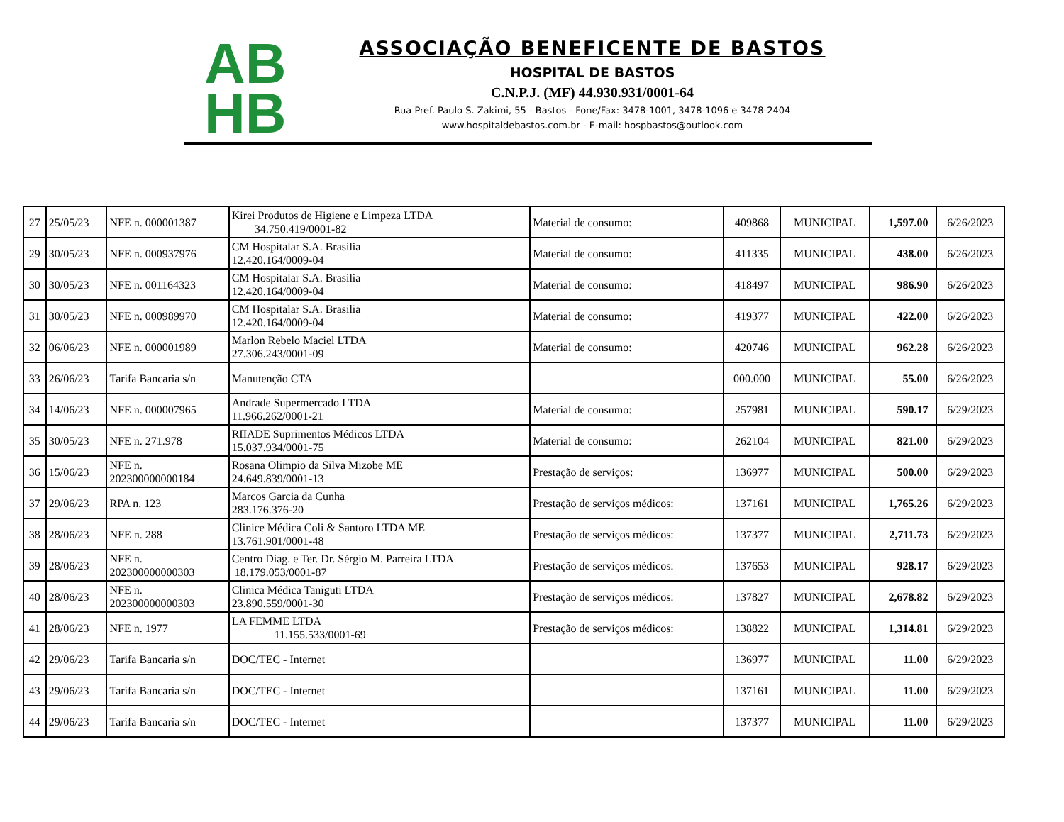AB
HB
ASSOCIAÇÃO BENEFICENTE DE BASTOS
HOSPITAL DE BASTOS
C.N.P.J. (MF) 44.930.931/0001-64
Rua Pref. Paulo S. Zakimi, 55 - Bastos - Fone/Fax: 3478-1001, 3478-1096 e 3478-2404
www.hospitaldebastos.com.br - E-mail: hospbastos@outlook.com
| 27 | 25/05/23 | NFE n. 000001387 | Kirei Produtos de Higiene e Limpeza LTDA 34.750.419/0001-82 | Material de consumo: | 409868 | MUNICIPAL | 1,597.00 | 6/26/2023 |
| 29 | 30/05/23 | NFE n. 000937976 | CM Hospitalar S.A. Brasilia 12.420.164/0009-04 | Material de consumo: | 411335 | MUNICIPAL | 438.00 | 6/26/2023 |
| 30 | 30/05/23 | NFE n. 001164323 | CM Hospitalar S.A. Brasilia 12.420.164/0009-04 | Material de consumo: | 418497 | MUNICIPAL | 986.90 | 6/26/2023 |
| 31 | 30/05/23 | NFE n. 000989970 | CM Hospitalar S.A. Brasilia 12.420.164/0009-04 | Material de consumo: | 419377 | MUNICIPAL | 422.00 | 6/26/2023 |
| 32 | 06/06/23 | NFE n. 000001989 | Marlon Rebelo Maciel LTDA 27.306.243/0001-09 | Material de consumo: | 420746 | MUNICIPAL | 962.28 | 6/26/2023 |
| 33 | 26/06/23 | Tarifa Bancaria s/n | Manutenção CTA | | 000.000 | MUNICIPAL | 55.00 | 6/26/2023 |
| 34 | 14/06/23 | NFE n. 000007965 | Andrade Supermercado LTDA 11.966.262/0001-21 | Material de consumo: | 257981 | MUNICIPAL | 590.17 | 6/29/2023 |
| 35 | 30/05/23 | NFE n. 271.978 | RIIADE Suprimentos Médicos LTDA 15.037.934/0001-75 | Material de consumo: | 262104 | MUNICIPAL | 821.00 | 6/29/2023 |
| 36 | 15/06/23 | NFE n. 202300000000184 | Rosana Olimpio da Silva Mizobe ME 24.649.839/0001-13 | Prestação de serviços: | 136977 | MUNICIPAL | 500.00 | 6/29/2023 |
| 37 | 29/06/23 | RPA n. 123 | Marcos Garcia da Cunha 283.176.376-20 | Prestação de serviços médicos: | 137161 | MUNICIPAL | 1,765.26 | 6/29/2023 |
| 38 | 28/06/23 | NFE n. 288 | Clinice Médica Coli & Santoro LTDA ME 13.761.901/0001-48 | Prestação de serviços médicos: | 137377 | MUNICIPAL | 2,711.73 | 6/29/2023 |
| 39 | 28/06/23 | NFE n. 202300000000303 | Centro Diag. e Ter. Dr. Sérgio M. Parreira LTDA 18.179.053/0001-87 | Prestação de serviços médicos: | 137653 | MUNICIPAL | 928.17 | 6/29/2023 |
| 40 | 28/06/23 | NFE n. 202300000000303 | Clinica Médica Taniguti LTDA 23.890.559/0001-30 | Prestação de serviços médicos: | 137827 | MUNICIPAL | 2,678.82 | 6/29/2023 |
| 41 | 28/06/23 | NFE n. 1977 | LA FEMME LTDA 11.155.533/0001-69 | Prestação de serviços médicos: | 138822 | MUNICIPAL | 1,314.81 | 6/29/2023 |
| 42 | 29/06/23 | Tarifa Bancaria s/n | DOC/TEC - Internet | | 136977 | MUNICIPAL | 11.00 | 6/29/2023 |
| 43 | 29/06/23 | Tarifa Bancaria s/n | DOC/TEC - Internet | | 137161 | MUNICIPAL | 11.00 | 6/29/2023 |
| 44 | 29/06/23 | Tarifa Bancaria s/n | DOC/TEC - Internet | | 137377 | MUNICIPAL | 11.00 | 6/29/2023 |